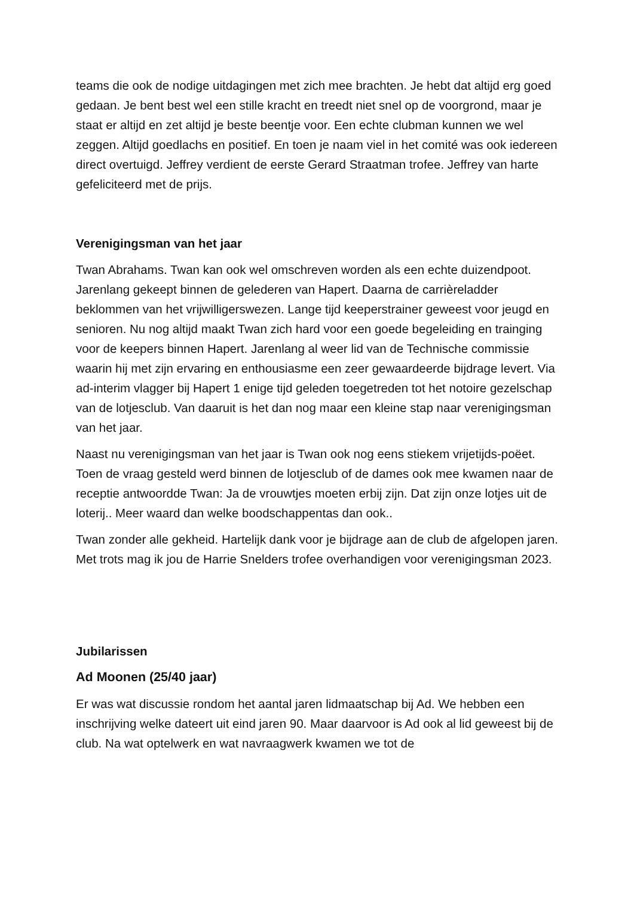teams die ook de nodige uitdagingen met zich mee brachten. Je hebt dat altijd erg goed gedaan. Je bent best wel een stille kracht en treedt niet snel op de voorgrond, maar je staat er altijd en zet altijd je beste beentje voor. Een echte clubman kunnen we wel zeggen. Altijd goedlachs en positief. En toen je naam viel in het comité was ook iedereen direct overtuigd. Jeffrey verdient de eerste Gerard Straatman trofee. Jeffrey van harte gefeliciteerd met de prijs.
Verenigingsman van het jaar
Twan Abrahams. Twan kan ook wel omschreven worden als een echte duizendpoot. Jarenlang gekeept binnen de gelederen van Hapert. Daarna de carrièreladder beklommen van het vrijwilligerswezen. Lange tijd keeperstrainer geweest voor jeugd en senioren. Nu nog altijd maakt Twan zich hard voor een goede begeleiding en trainging voor de keepers binnen Hapert. Jarenlang al weer lid van de Technische commissie waarin hij met zijn ervaring en enthousiasme een zeer gewaardeerde bijdrage levert. Via ad-interim vlagger bij Hapert 1 enige tijd geleden toegetreden tot het notoire gezelschap van de lotjesclub. Van daaruit is het dan nog maar een kleine stap naar verenigingsman van het jaar.
Naast nu verenigingsman van het jaar is Twan ook nog eens stiekem vrijetijds-poëet. Toen de vraag gesteld werd binnen de lotjesclub of de dames ook mee kwamen naar de receptie antwoordde Twan: Ja de vrouwtjes moeten erbij zijn. Dat zijn onze lotjes uit de loterij.. Meer waard dan welke boodschappentas dan ook..
Twan zonder alle gekheid. Hartelijk dank voor je bijdrage aan de club de afgelopen jaren. Met trots mag ik jou de Harrie Snelders trofee overhandigen voor verenigingsman 2023.
Jubilarissen
Ad Moonen (25/40 jaar)
Er was wat discussie rondom het aantal jaren lidmaatschap bij Ad. We hebben een inschrijving welke dateert uit eind jaren 90. Maar daarvoor is Ad ook al lid geweest bij de club. Na wat optelwerk en wat navraagwerk kwamen we tot de